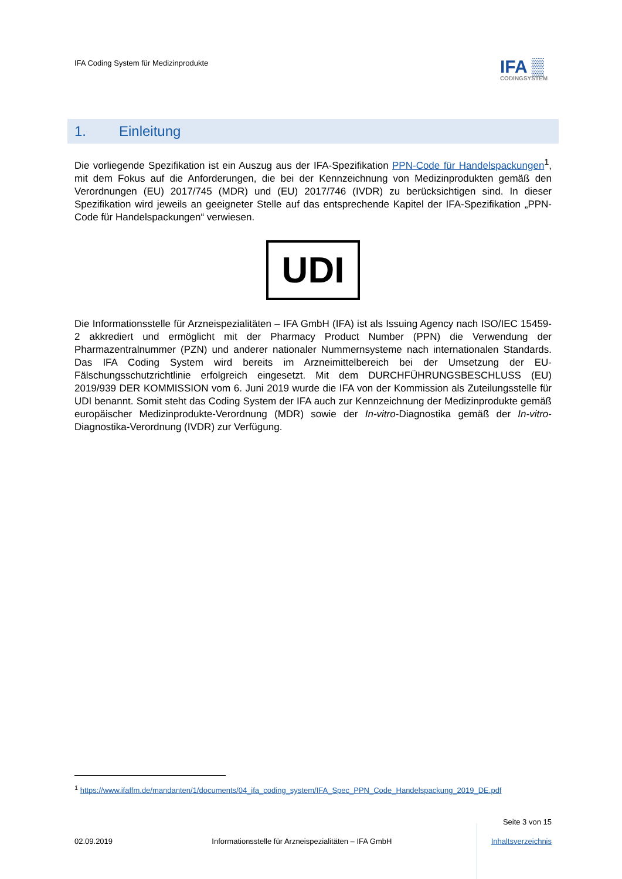IFA Coding System für Medizinprodukte
IFA ▒
CODINGSYSTEM
1. Einleitung
Die vorliegende Spezifikation ist ein Auszug aus der IFA-Spezifikation PPN-Code für Handelspackungen<sup>1</sup>, mit dem Fokus auf die Anforderungen, die bei der Kennzeichnung von Medizinprodukten gemäß den Verordnungen (EU) 2017/745 (MDR) und (EU) 2017/746 (IVDR) zu berücksichtigen sind. In dieser Spezifikation wird jeweils an geeigneter Stelle auf das entsprechende Kapitel der IFA-Spezifikation „PPN-Code für Handelspackungen“ verwiesen.
UDI
Die Informationsstelle für Arzneispezialitäten – IFA GmbH (IFA) ist als Issuing Agency nach ISO/IEC 15459-2 akkrediert und ermöglicht mit der Pharmacy Product Number (PPN) die Verwendung der Pharmazentralnummer (PZN) und anderer nationaler Nummernsysteme nach internationalen Standards. Das IFA Coding System wird bereits im Arzneimittelbereich bei der Umsetzung der EU-Fälschungsschutzrichtlinie erfolgreich eingesetzt. Mit dem DURCHFÜHRUNGSBESCHLUSS (EU) 2019/939 DER KOMMISSION vom 6. Juni 2019 wurde die IFA von der Kommission als Zuteilungsstelle für UDI benannt. Somit steht das Coding System der IFA auch zur Kennzeichnung der Medizinprodukte gemäß europäischer Medizinprodukte-Verordnung (MDR) sowie der In-vitro-Diagnostika gemäß der In-vitro-Diagnostika-Verordnung (IVDR) zur Verfügung.
<sup>1</sup> https://www.ifaffm.de/mandanten/1/documents/04_ifa_coding_system/IFA_Spec_PPN_Code_Handelspackung_2019_DE.pdf
Seite 3 von 15
02.09.2019 Informationsstelle für Arzneispezialitäten – IFA GmbH Inhaltsverzeichnis